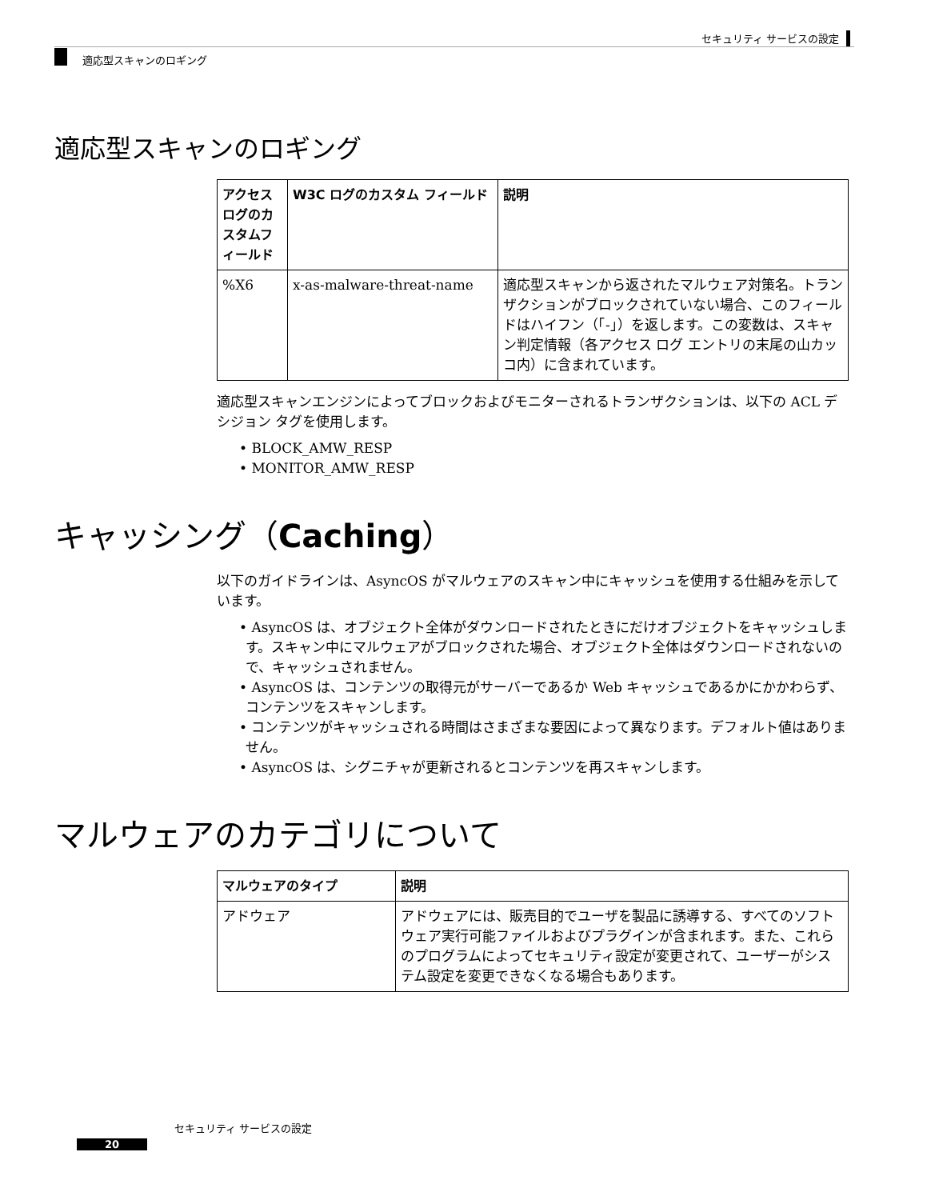セキュリティ サービスの設定
適応型スキャンのロギング
適応型スキャンのロギング
| アクセスログのカスタムフィールド | W3C ログのカスタム フィールド | 説明 |
| --- | --- | --- |
| %X6 | x-as-malware-threat-name | 適応型スキャンから返されたマルウェア対策名。トランザクションがブロックされていない場合、このフィールドはハイフン（「-」）を返します。この変数は、スキャン判定情報（各アクセス ログ エントリの末尾の山カッコ内）に含まれています。 |
適応型スキャンエンジンによってブロックおよびモニターされるトランザクションは、以下の ACL デシジョン タグを使用します。
• BLOCK_AMW_RESP
• MONITOR_AMW_RESP
キャッシング（Caching）
以下のガイドラインは、AsyncOS がマルウェアのスキャン中にキャッシュを使用する仕組みを示しています。
• AsyncOS は、オブジェクト全体がダウンロードされたときにだけオブジェクトをキャッシュします。スキャン中にマルウェアがブロックされた場合、オブジェクト全体はダウンロードされないので、キャッシュされません。
• AsyncOS は、コンテンツの取得元がサーバーであるか Web キャッシュであるかにかかわらず、コンテンツをスキャンします。
• コンテンツがキャッシュされる時間はさまざまな要因によって異なります。デフォルト値はありません。
• AsyncOS は、シグニチャが更新されるとコンテンツを再スキャンします。
マルウェアのカテゴリについて
| マルウェアのタイプ | 説明 |
| --- | --- |
| アドウェア | アドウェアには、販売目的でユーザを製品に誘導する、すべてのソフトウェア実行可能ファイルおよびプラグインが含まれます。また、これらのプログラムによってセキュリティ設定が変更されて、ユーザーがシステム設定を変更できなくなる場合もあります。 |
セキュリティ サービスの設定
20